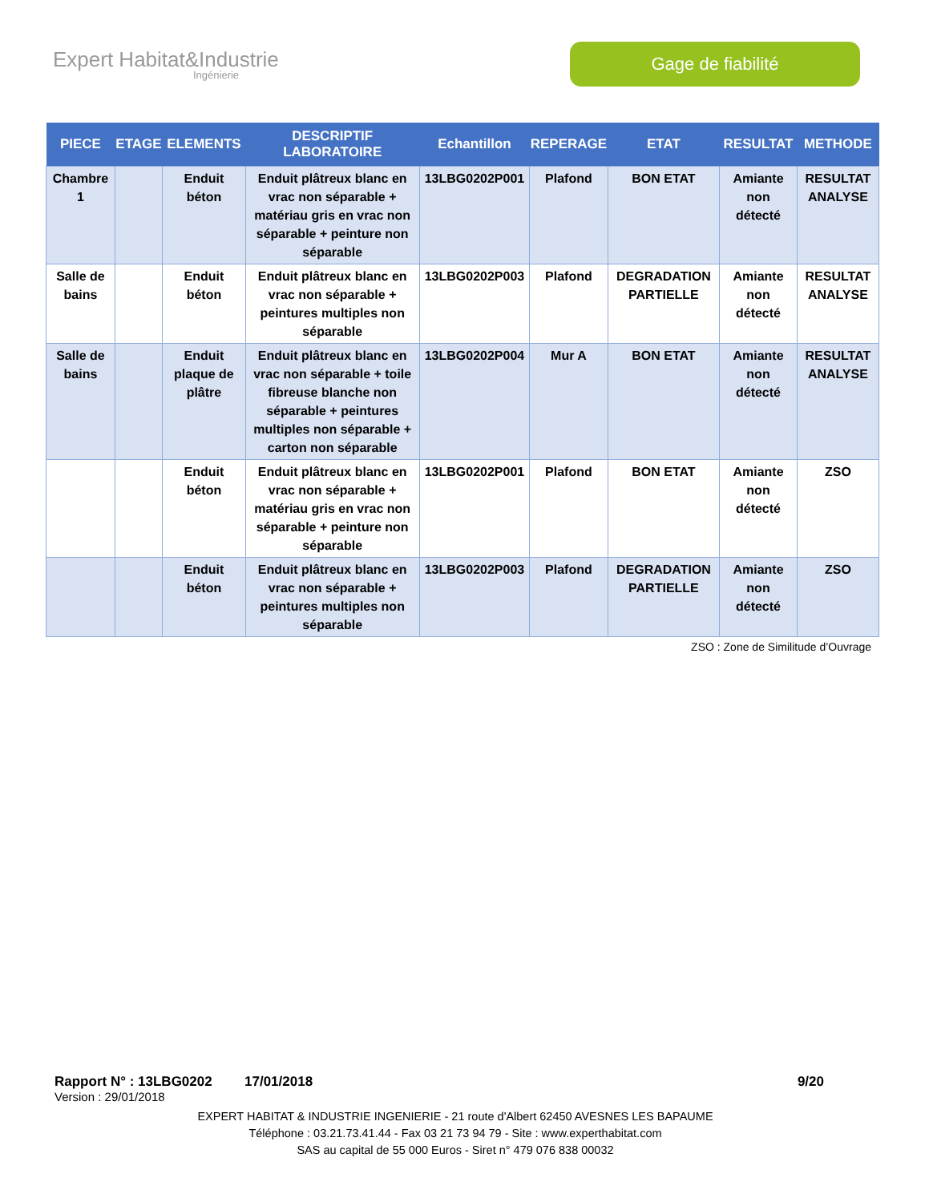Expert Habitat&Industrie
Ingénierie
Gage de fiabilité
| PIECE | ETAGE | ELEMENTS | DESCRIPTIF LABORATOIRE | Echantillon | REPERAGE | ETAT | RESULTAT | METHODE |
| --- | --- | --- | --- | --- | --- | --- | --- | --- |
| Chambre 1 | | Enduit béton | Enduit plâtreux blanc en vrac non séparable + matériau gris en vrac non séparable + peinture non séparable | 13LBG0202P001 | Plafond | BON ETAT | Amiante non détecté | RESULTAT ANALYSE |
| Salle de bains | | Enduit béton | Enduit plâtreux blanc en vrac non séparable + peintures multiples non séparable | 13LBG0202P003 | Plafond | DEGRADATION PARTIELLE | Amiante non détecté | RESULTAT ANALYSE |
| Salle de bains | | Enduit plaque de plâtre | Enduit plâtreux blanc en vrac non séparable + toile fibreuse blanche non séparable + peintures multiples non séparable + carton non séparable | 13LBG0202P004 | Mur A | BON ETAT | Amiante non détecté | RESULTAT ANALYSE |
| | | Enduit béton | Enduit plâtreux blanc en vrac non séparable + matériau gris en vrac non séparable + peinture non séparable | 13LBG0202P001 | Plafond | BON ETAT | Amiante non détecté | ZSO |
| | | Enduit béton | Enduit plâtreux blanc en vrac non séparable + peintures multiples non séparable | 13LBG0202P003 | Plafond | DEGRADATION PARTIELLE | Amiante non détecté | ZSO |
ZSO : Zone de Similitude d’Ouvrage
Rapport N° : 13LBG0202 17/01/2018 9/20
Version : 29/01/2018
EXPERT HABITAT & INDUSTRIE INGENIERIE - 21 route d'Albert 62450 AVESNES LES BAPAUME
Téléphone : 03.21.73.41.44 - Fax 03 21 73 94 79 - Site : www.experthabitat.com
SAS au capital de 55 000 Euros - Siret n° 479 076 838 00032